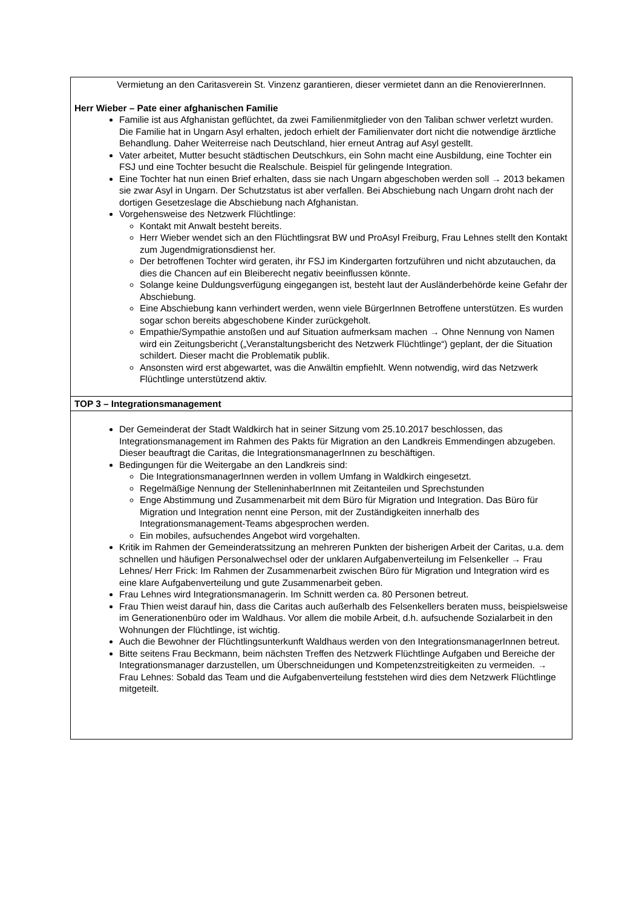| Vermietung an den Caritasverein St. Vinzenz garantieren, dieser vermietet dann an die RenoviererInnen. Herr Wieber – Pate einer afghanischen Familie Familie ist aus Afghanistan geflüchtet, da zwei Familienmitglieder von den Taliban schwer verletzt wurden. Die Familie hat in Ungarn Asyl erhalten, jedoch erhielt der Familienvater dort nicht die notwendige ärztliche Behandlung. Daher Weiterreise nach Deutschland, hier erneut Antrag auf Asyl gestellt. Vater arbeitet, Mutter besucht städtischen Deutschkurs, ein Sohn macht eine Ausbildung, eine Tochter ein FSJ und eine Tochter besucht die Realschule. Beispiel für gelingende Integration. Eine Tochter hat nun einen Brief erhalten, dass sie nach Ungarn abgeschoben werden soll → 2013 bekamen sie zwar Asyl in Ungarn. Der Schutzstatus ist aber verfallen. Bei Abschiebung nach Ungarn droht nach der dortigen Gesetzeslage die Abschiebung nach Afghanistan. Vorgehensweise des Netzwerk Flüchtlinge: Kontakt mit Anwalt besteht bereits. Herr Wieber wendet sich an den Flüchtlingsrat BW und ProAsyl Freiburg, Frau Lehnes stellt den Kontakt zum Jugendmigrationsdienst her. Der betroffenen Tochter wird geraten, ihr FSJ im Kindergarten fortzuführen und nicht abzutauchen, da dies die Chancen auf ein Bleiberecht negativ beeinflussen könnte. Solange keine Duldungsverfügung eingegangen ist, besteht laut der Ausländerbehörde keine Gefahr der Abschiebung. Eine Abschiebung kann verhindert werden, wenn viele BürgerInnen Betroffene unterstützen. Es wurden sogar schon bereits abgeschobene Kinder zurückgeholt. Empathie/Sympathie anstoßen und auf Situation aufmerksam machen → Ohne Nennung von Namen wird ein Zeitungsbericht („Veranstaltungsbericht des Netzwerk Flüchtlinge“) geplant, der die Situation schildert. Dieser macht die Problematik publik. Ansonsten wird erst abgewartet, was die Anwältin empfiehlt. Wenn notwendig, wird das Netzwerk Flüchtlinge unterstützend aktiv. |
| TOP 3 – Integrationsmanagement |
| Der Gemeinderat der Stadt Waldkirch hat in seiner Sitzung vom 25.10.2017 beschlossen, das Integrationsmanagement im Rahmen des Pakts für Migration an den Landkreis Emmendingen abzugeben. Dieser beauftragt die Caritas, die IntegrationsmanagerInnen zu beschäftigen. Bedingungen für die Weitergabe an den Landkreis sind: Die IntegrationsmanagerInnen werden in vollem Umfang in Waldkirch eingesetzt. Regelmäßige Nennung der StelleninhaberInnen mit Zeitanteilen und Sprechstunden Enge Abstimmung und Zusammenarbeit mit dem Büro für Migration und Integration. Das Büro für Migration und Integration nennt eine Person, mit der Zuständigkeiten innerhalb des Integrationsmanagement-Teams abgesprochen werden. Ein mobiles, aufsuchendes Angebot wird vorgehalten. Kritik im Rahmen der Gemeinderatssitzung an mehreren Punkten der bisherigen Arbeit der Caritas, u.a. dem schnellen und häufigen Personalwechsel oder der unklaren Aufgabenverteilung im Felsenkeller → Frau Lehnes/ Herr Frick: Im Rahmen der Zusammenarbeit zwischen Büro für Migration und Integration wird es eine klare Aufgabenverteilung und gute Zusammenarbeit geben. Frau Lehnes wird Integrationsmanagerin. Im Schnitt werden ca. 80 Personen betreut. Frau Thien weist darauf hin, dass die Caritas auch außerhalb des Felsenkellers beraten muss, beispielsweise im Generationenbüro oder im Waldhaus. Vor allem die mobile Arbeit, d.h. aufsuchende Sozialarbeit in den Wohnungen der Flüchtlinge, ist wichtig. Auch die Bewohner der Flüchtlingsunterkunft Waldhaus werden von den IntegrationsmanagerInnen betreut. Bitte seitens Frau Beckmann, beim nächsten Treffen des Netzwerk Flüchtlinge Aufgaben und Bereiche der Integrationsmanager darzustellen, um Überschneidungen und Kompetenzstreitigkeiten zu vermeiden. → Frau Lehnes: Sobald das Team und die Aufgabenverteilung feststehen wird dies dem Netzwerk Flüchtlinge mitgeteilt. |